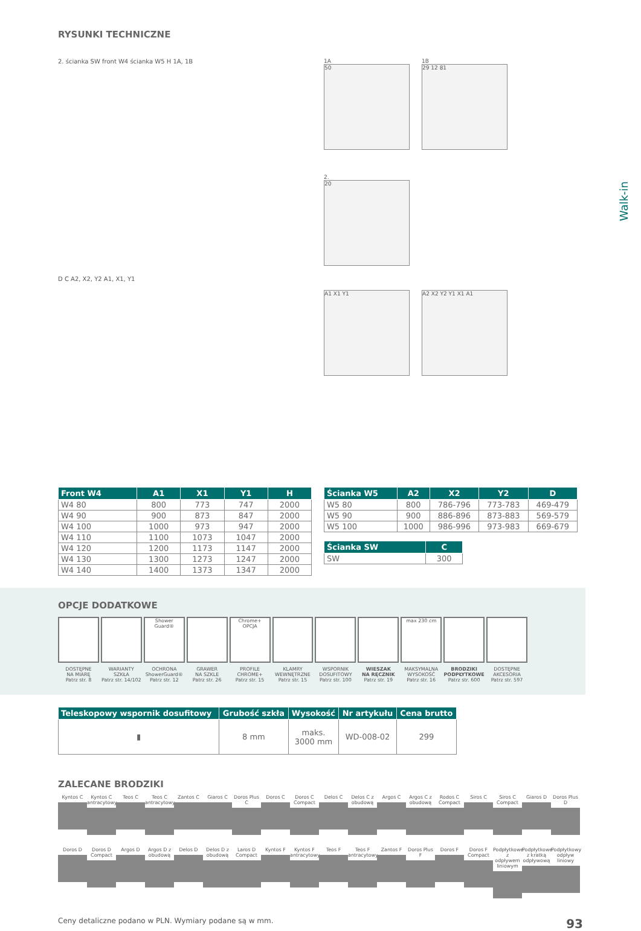Walk-in
RYSUNKI TECHNICZNE
2. ścianka SW front W4 ścianka W5 H 1A, 1B
D C A2, X2, Y2 A1, X1, Y1
1A
50
1B
29 12 81
2.
20
A1 X1 Y1 A2 X2 Y2 Y1 X1 A1
| Front W4 | A1 | X1 | Y1 | H |
| --- | --- | --- | --- | --- |
| W4 80 | 800 | 773 | 747 | 2000 |
| W4 90 | 900 | 873 | 847 | 2000 |
| W4 100 | 1000 | 973 | 947 | 2000 |
| W4 110 | 1100 | 1073 | 1047 | 2000 |
| W4 120 | 1200 | 1173 | 1147 | 2000 |
| W4 130 | 1300 | 1273 | 1247 | 2000 |
| W4 140 | 1400 | 1373 | 1347 | 2000 |
| Ścianka W5 | A2 | X2 | Y2 | D |
| --- | --- | --- | --- | --- |
| W5 80 | 800 | 786-796 | 773-783 | 469-479 |
| W5 90 | 900 | 886-896 | 873-883 | 569-579 |
| W5 100 | 1000 | 986-996 | 973-983 | 669-679 |
| Ścianka SW | C |
| --- | --- |
| SW | 300 |
OPCJE DODATKOWE
DOSTĘPNE
NA MIARĘ
Patrz str. 8
WARIANTY
SZKŁA
Patrz str. 14/102
Shower Guard®
OCHRONA
ShowerGuard®
Patrz str. 12
GRAWER
NA SZKLE
Patrz str. 26
Chrome+ OPCJA
PROFILE
CHROME+
Patrz str. 15
KLAMRY
WEWNĘTRZNE
Patrz str. 15
WSPORNIK
DOSUFITOWY
Patrz str. 100
WIESZAK
NA RĘCZNIK
Patrz str. 19
max 230 cm
MAKSYMALNA
WYSOKOŚĆ
Patrz str. 16
BRODZIKI
PODPŁYTKOWE
Patrz str. 600
DOSTĘPNE
AKCESORIA
Patrz str. 597
| Teleskopowy wspornik dosufitowy | Grubość szkła | Wysokość | Nr artykułu | Cena brutto |
| --- | --- | --- | --- | --- |
| ▮ | 8 mm | maks. 3000 mm | WD-008-02 | 299 |
ZALECANE BRODZIKI
Kyntos C Kyntos C antracytowy
Teos C Teos C antracytowy
Zantos C Giaros C Doros Plus C
Doros C Doros C Compact
Delos C Delos C z obudową
Argos C Argos C z obudową
Rodos C Compact
Siros C Siros C Compact
Giaros D Doros Plus D
Doros D Doros D Compact
Argos D Argos D z obudową
Delos D Delos D z obudową
Laros D Compact
Kyntos F Kyntos F antracytowy
Teos F Teos F antracytowy
Zantos F Doros Plus F
Doros F Doros F Compact
Podpłytkowe z odpływem liniowym
Podpłytkowe z kratką odpływową
Podpłytkowy odpływ liniowy
Ceny detaliczne podano w PLN. Wymiary podane są w mm. 93